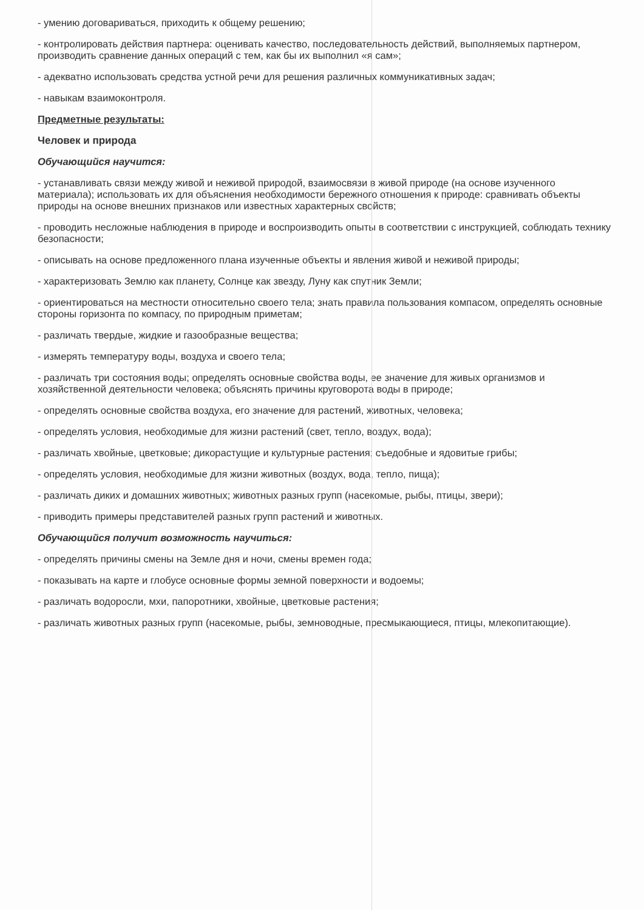- умению договариваться, приходить к общему решению;
- контролировать действия партнера: оценивать качество, последовательность действий, выполняемых партнером, производить сравнение данных операций с тем, как бы их выполнил «я сам»;
- адекватно использовать средства устной речи для решения различных коммуникативных задач;
- навыкам взаимоконтроля.
Предметные результаты:
Человек и природа
Обучающийся научится:
- устанавливать связи между живой и неживой природой, взаимосвязи в живой природе (на основе изученного материала); использовать их для объяснения необходимости бережного отношения к природе: сравнивать объекты природы на основе внешних признаков или известных характерных свойств;
- проводить несложные наблюдения в природе и воспроизводить опыты в соответствии с инструкцией, соблюдать технику безопасности;
- описывать на основе предложенного плана изученные объекты и явления живой и неживой природы;
- характеризовать Землю как планету, Солнце как звезду, Луну как спутник Земли;
- ориентироваться на местности относительно своего тела; знать правила пользования компасом, определять основные стороны горизонта по компасу, по природным приметам;
- различать твердые, жидкие и газообразные вещества;
- измерять температуру воды, воздуха и своего тела;
- различать три состояния воды; определять основные свойства воды, ее значение для живых организмов и хозяйственной деятельности человека; объяснять причины круговорота воды в природе;
- определять основные свойства воздуха, его значение для растений, животных, человека;
- определять условия, необходимые для жизни растений (свет, тепло, воздух, вода);
- различать хвойные, цветковые; дикорастущие и культурные растения; съедобные и ядовитые грибы;
- определять условия, необходимые для жизни животных (воздух, вода, тепло, пища);
- различать диких и домашних животных; животных разных групп (насекомые, рыбы, птицы, звери);
- приводить примеры представителей разных групп растений и животных.
Обучающийся получит возможность научиться:
- определять причины смены на Земле дня и ночи, смены времен года;
- показывать на карте и глобусе основные формы земной поверхности и водоемы;
- различать водоросли, мхи, папоротники, хвойные, цветковые растения;
- различать животных разных групп (насекомые, рыбы, земноводные, пресмыкающиеся, птицы, млекопитающие).